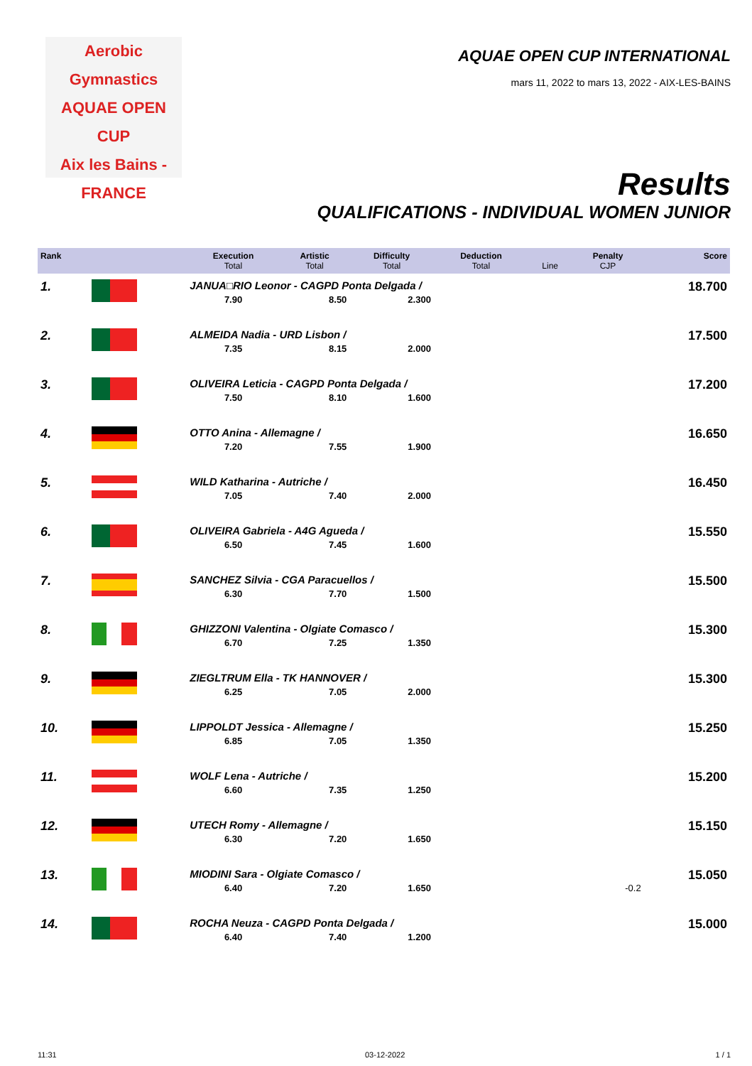Aerobic Gymnastics
AQUAE OPEN CUP
Aix les Bains - FRANCE
AQUAE OPEN CUP INTERNATIONAL
mars 11, 2022 to mars 13, 2022 - AIX-LES-BAINS
Results
QUALIFICATIONS - INDIVIDUAL WOMEN JUNIOR
| Rank | | Execution Total | Artistic Total | Difficulty Total | Deduction Total | Line | Penalty CJP | Score |
| --- | --- | --- | --- | --- | --- | --- | --- | --- |
| 1. | | JANUA□RIO Leonor - CAGPD Ponta Delgada / | | | | | | 18.700 |
| | | 7.90 | 8.50 | 2.300 | | | | |
| 2. | | ALMEIDA Nadia - URD Lisbon / | | | | | | 17.500 |
| | | 7.35 | 8.15 | 2.000 | | | | |
| 3. | | OLIVEIRA Leticia - CAGPD Ponta Delgada / | | | | | | 17.200 |
| | | 7.50 | 8.10 | 1.600 | | | | |
| 4. | | OTTO Anina - Allemagne / | | | | | | 16.650 |
| | | 7.20 | 7.55 | 1.900 | | | | |
| 5. | | WILD Katharina - Autriche / | | | | | | 16.450 |
| | | 7.05 | 7.40 | 2.000 | | | | |
| 6. | | OLIVEIRA Gabriela - A4G Agueda / | | | | | | 15.550 |
| | | 6.50 | 7.45 | 1.600 | | | | |
| 7. | | SANCHEZ Silvia - CGA Paracuellos / | | | | | | 15.500 |
| | | 6.30 | 7.70 | 1.500 | | | | |
| 8. | | GHIZZONI Valentina - Olgiate Comasco / | | | | | | 15.300 |
| | | 6.70 | 7.25 | 1.350 | | | | |
| 9. | | ZIEGLTRUM Ella - TK HANNOVER / | | | | | | 15.300 |
| | | 6.25 | 7.05 | 2.000 | | | | |
| 10. | | LIPPOLDT Jessica - Allemagne / | | | | | | 15.250 |
| | | 6.85 | 7.05 | 1.350 | | | | |
| 11. | | WOLF Lena - Autriche / | | | | | | 15.200 |
| | | 6.60 | 7.35 | 1.250 | | | | |
| 12. | | UTECH Romy - Allemagne / | | | | | | 15.150 |
| | | 6.30 | 7.20 | 1.650 | | | | |
| 13. | | MIODINI Sara - Olgiate Comasco / | | | | | | 15.050 |
| | | 6.40 | 7.20 | 1.650 | | | -0.2 | |
| 14. | | ROCHA Neuza - CAGPD Ponta Delgada / | | | | | | 15.000 |
| | | 6.40 | 7.40 | 1.200 | | | | |
11:31 03-12-2022 1 / 1